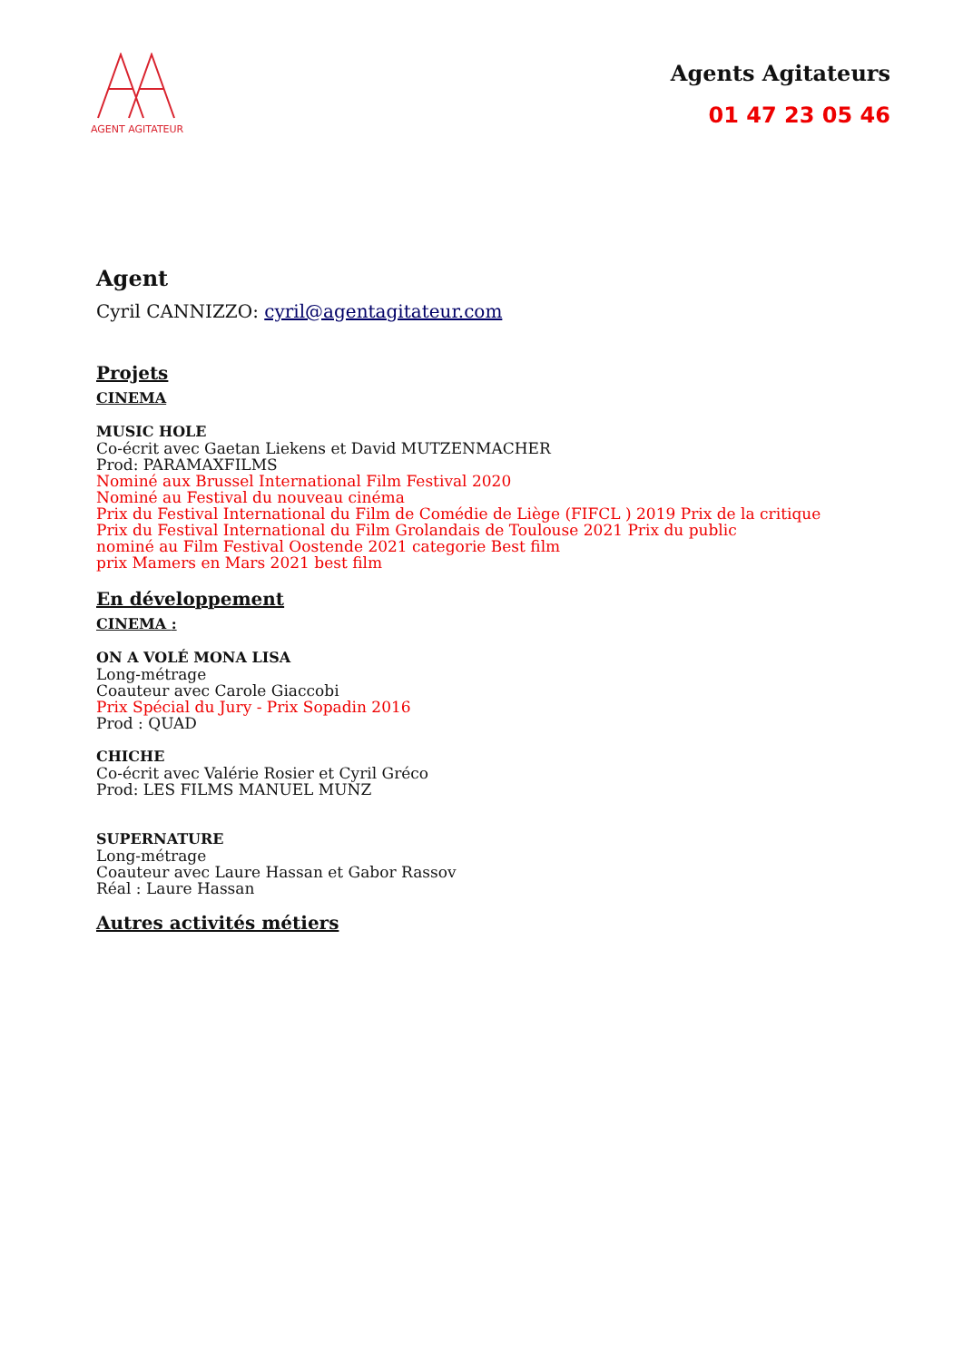AGENT AGITATEUR
Agents Agitateurs
01 47 23 05 46
Agent
Cyril CANNIZZO: cyril@agentagitateur.com
Projets
CINEMA
MUSIC HOLE
Co-écrit avec Gaetan Liekens et David MUTZENMACHER
Prod: PARAMAXFILMS
Nominé aux Brussel International Film Festival 2020
Nominé au Festival du nouveau cinéma
Prix du Festival International du Film de Comédie de Liège (FIFCL ) 2019 Prix de la critique
Prix du Festival International du Film Grolandais de Toulouse 2021 Prix du public
nominé au Film Festival Oostende 2021 categorie Best film
prix Mamers en Mars 2021 best film
En développement
CINEMA :
ON A VOLÉ MONA LISA
Long-métrage
Coauteur avec Carole Giaccobi
Prix Spécial du Jury - Prix Sopadin 2016
Prod : QUAD
CHICHE
Co-écrit avec Valérie Rosier et Cyril Gréco
Prod: LES FILMS MANUEL MUNZ
SUPERNATURE
Long-métrage
Coauteur avec Laure Hassan et Gabor Rassov
Réal : Laure Hassan
Autres activités métiers